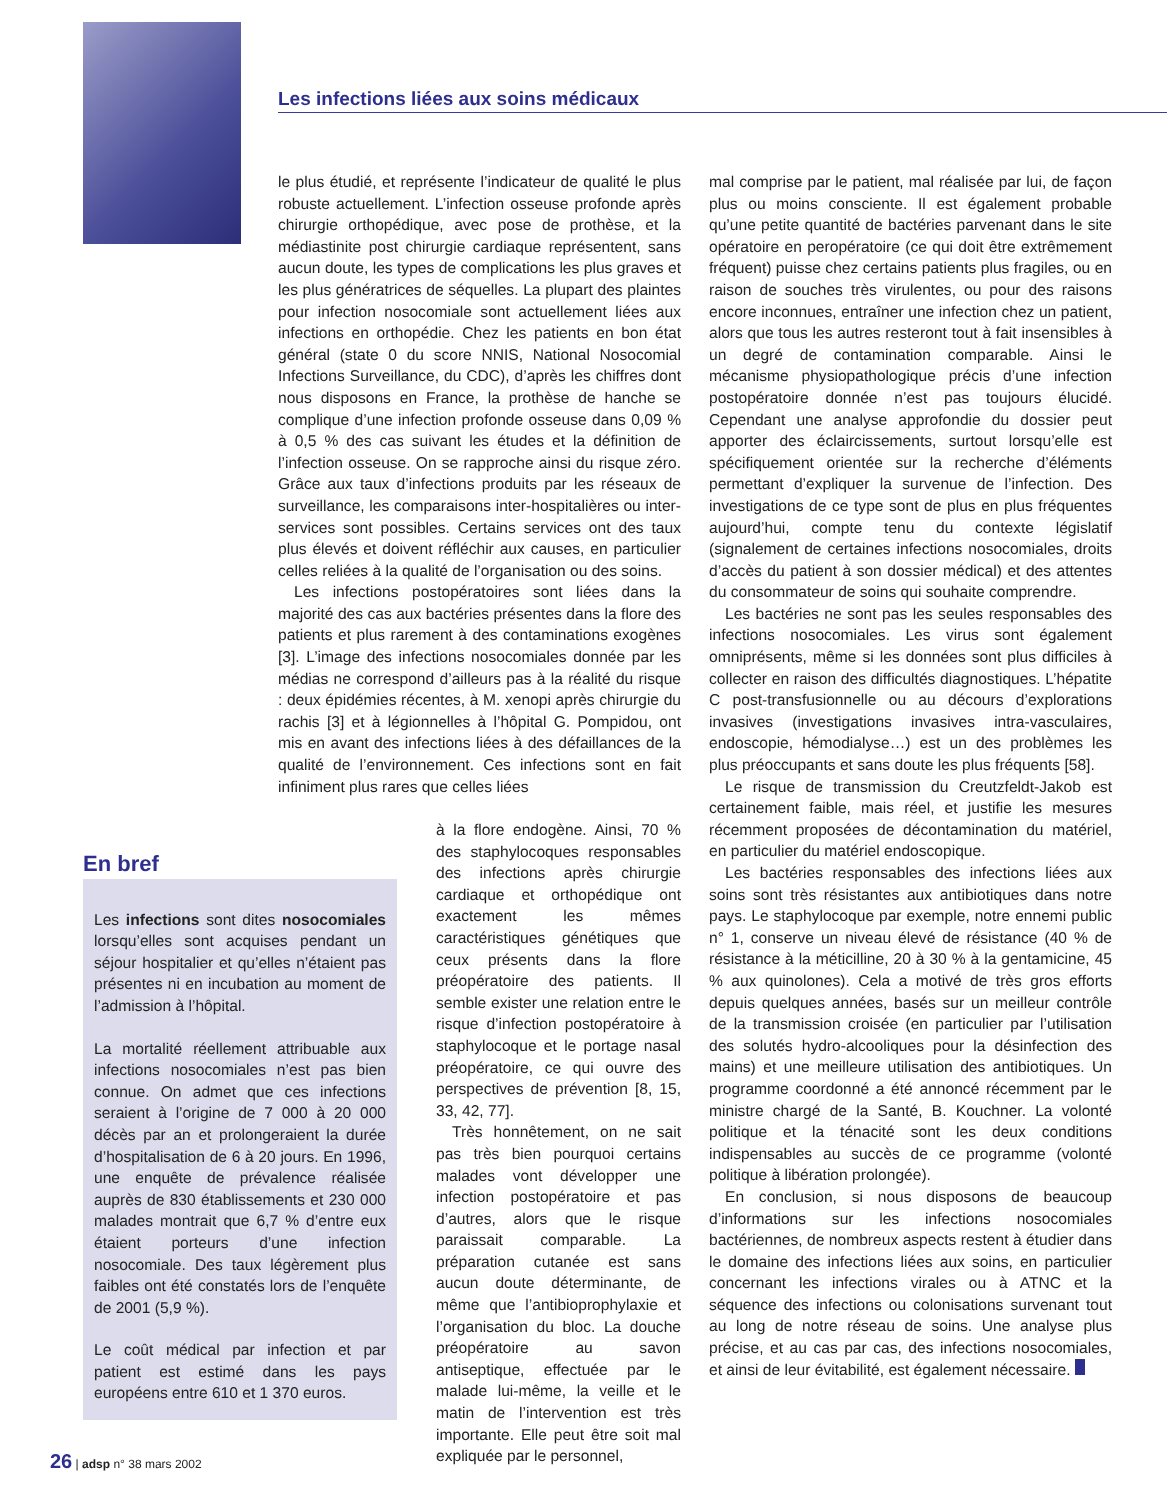Les infections liées aux soins médicaux
le plus étudié, et représente l’indicateur de qualité le plus robuste actuellement. L’infection osseuse profonde après chirurgie orthopédique, avec pose de prothèse, et la médiastinite post chirurgie cardiaque représentent, sans aucun doute, les types de complications les plus graves et les plus génératrices de séquelles. La plupart des plaintes pour infection nosocomiale sont actuellement liées aux infections en orthopédie. Chez les patients en bon état général (state 0 du score NNIS, National Nosocomial Infections Surveillance, du CDC), d’après les chiffres dont nous disposons en France, la prothèse de hanche se complique d’une infection profonde osseuse dans 0,09 % à 0,5 % des cas suivant les études et la définition de l’infection osseuse. On se rapproche ainsi du risque zéro. Grâce aux taux d’infections produits par les réseaux de surveillance, les comparaisons inter-hospitalières ou inter-services sont possibles. Certains services ont des taux plus élevés et doivent réfléchir aux causes, en particulier celles reliées à la qualité de l’organisation ou des soins.
Les infections postopératoires sont liées dans la majorité des cas aux bactéries présentes dans la flore des patients et plus rarement à des contaminations exogènes [3]. L’image des infections nosocomiales donnée par les médias ne correspond d’ailleurs pas à la réalité du risque : deux épidémies récentes, à M. xenopi après chirurgie du rachis [3] et à légionnelles à l’hôpital G. Pompidou, ont mis en avant des infections liées à des défaillances de la qualité de l’environnement. Ces infections sont en fait infiniment plus rares que celles liées
à la flore endogène. Ainsi, 70 % des staphylocoques responsables des infections après chirurgie cardiaque et orthopédique ont exactement les mêmes caractéristiques génétiques que ceux présents dans la flore préopératoire des patients. Il semble exister une relation entre le risque d’infection postopératoire à staphylocoque et le portage nasal préopératoire, ce qui ouvre des perspectives de prévention [8, 15, 33, 42, 77].
Très honnêtement, on ne sait pas très bien pourquoi certains malades vont développer une infection postopératoire et pas d’autres, alors que le risque paraissait comparable. La préparation cutanée est sans aucun doute déterminante, de même que l’antibioprophylaxie et l’organisation du bloc. La douche préopératoire au savon antiseptique, effectuée par le malade lui-même, la veille et le matin de l’intervention est très importante. Elle peut être soit mal expliquée par le personnel,
En bref
Les infections sont dites nosocomiales lorsqu’elles sont acquises pendant un séjour hospitalier et qu’elles n’étaient pas présentes ni en incubation au moment de l’admission à l’hôpital.
La mortalité réellement attribuable aux infections nosocomiales n’est pas bien connue. On admet que ces infections seraient à l’origine de 7 000 à 20 000 décès par an et prolongeraient la durée d’hospitalisation de 6 à 20 jours. En 1996, une enquête de prévalence réalisée auprès de 830 établissements et 230 000 malades montrait que 6,7 % d’entre eux étaient porteurs d’une infection nosocomiale. Des taux légèrement plus faibles ont été constatés lors de l’enquête de 2001 (5,9 %).
Le coût médical par infection et par patient est estimé dans les pays européens entre 610 et 1 370 euros.
mal comprise par le patient, mal réalisée par lui, de façon plus ou moins consciente. Il est également probable qu’une petite quantité de bactéries parvenant dans le site opératoire en peropératoire (ce qui doit être extrêmement fréquent) puisse chez certains patients plus fragiles, ou en raison de souches très virulentes, ou pour des raisons encore inconnues, entraîner une infection chez un patient, alors que tous les autres resteront tout à fait insensibles à un degré de contamination comparable. Ainsi le mécanisme physiopathologique précis d’une infection postopératoire donnée n’est pas toujours élucidé. Cependant une analyse approfondie du dossier peut apporter des éclaircissements, surtout lorsqu’elle est spécifiquement orientée sur la recherche d’éléments permettant d’expliquer la survenue de l’infection. Des investigations de ce type sont de plus en plus fréquentes aujourd’hui, compte tenu du contexte législatif (signalement de certaines infections nosocomiales, droits d’accès du patient à son dossier médical) et des attentes du consommateur de soins qui souhaite comprendre.
Les bactéries ne sont pas les seules responsables des infections nosocomiales. Les virus sont également omniprésents, même si les données sont plus difficiles à collecter en raison des difficultés diagnostiques. L’hépatite C post-transfusionnelle ou au décours d’explorations invasives (investigations invasives intra-vasculaires, endoscopie, hémodialyse…) est un des problèmes les plus préoccupants et sans doute les plus fréquents [58].
Le risque de transmission du Creutzfeldt-Jakob est certainement faible, mais réel, et justifie les mesures récemment proposées de décontamination du matériel, en particulier du matériel endoscopique.
Les bactéries responsables des infections liées aux soins sont très résistantes aux antibiotiques dans notre pays. Le staphylocoque par exemple, notre ennemi public n° 1, conserve un niveau élevé de résistance (40 % de résistance à la méticilline, 20 à 30 % à la gentamicine, 45 % aux quinolones). Cela a motivé de très gros efforts depuis quelques années, basés sur un meilleur contrôle de la transmission croisée (en particulier par l’utilisation des solutés hydro-alcooliques pour la désinfection des mains) et une meilleure utilisation des antibiotiques. Un programme coordonné a été annoncé récemment par le ministre chargé de la Santé, B. Kouchner. La volonté politique et la ténacité sont les deux conditions indispensables au succès de ce programme (volonté politique à libération prolongée).
En conclusion, si nous disposons de beaucoup d’informations sur les infections nosocomiales bactériennes, de nombreux aspects restent à étudier dans le domaine des infections liées aux soins, en particulier concernant les infections virales ou à ATNC et la séquence des infections ou colonisations survenant tout au long de notre réseau de soins. Une analyse plus précise, et au cas par cas, des infections nosocomiales, et ainsi de leur évitabilité, est également nécessaire.
26 | adsp n° 38 mars 2002